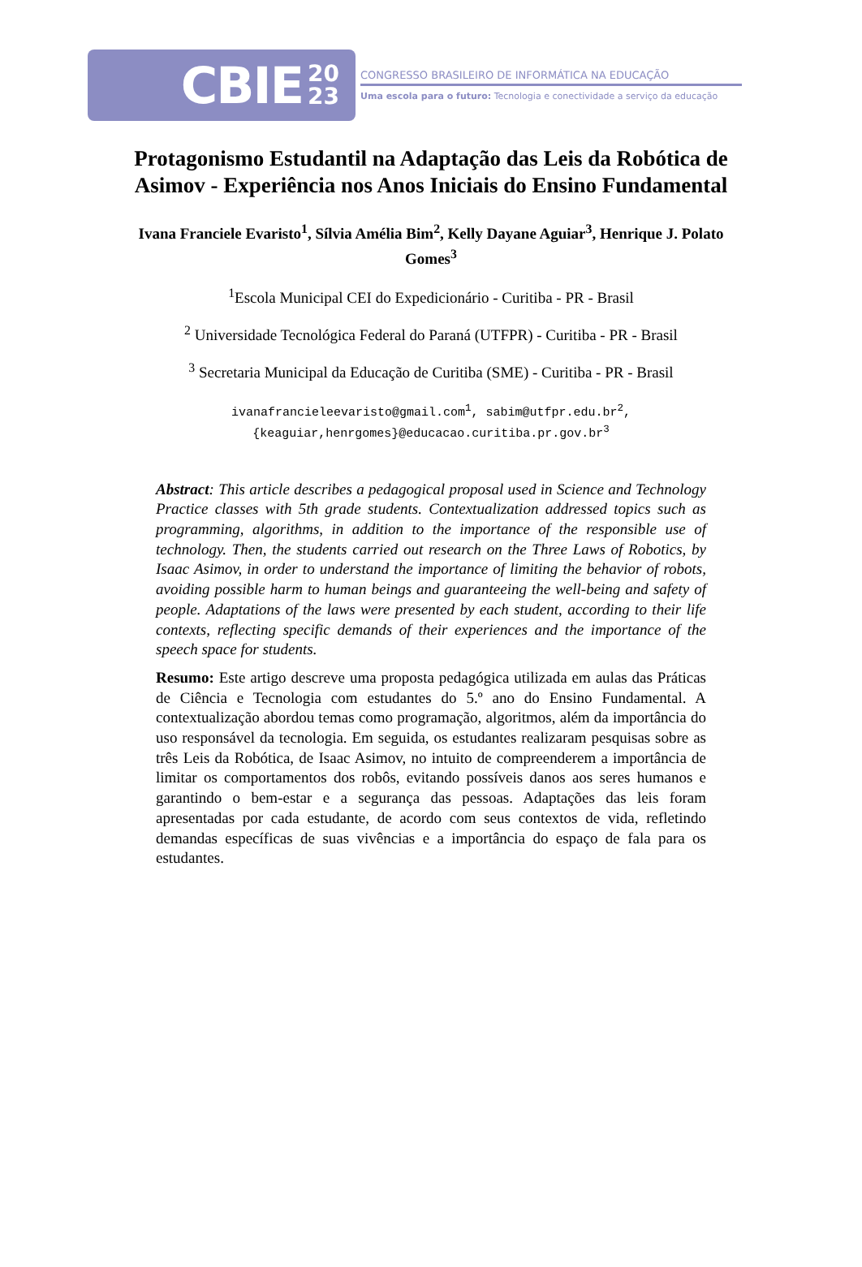CBIE 20
23
CONGRESSO BRASILEIRO DE INFORMÁTICA NA EDUCAÇÃO
Uma escola para o futuro: Tecnologia e conectividade a serviço da educação
Protagonismo Estudantil na Adaptação das Leis da Robótica de Asimov - Experiência nos Anos Iniciais do Ensino Fundamental
Ivana Franciele Evaristo<sup>1</sup>, Sílvia Amélia Bim<sup>2</sup>, Kelly Dayane Aguiar<sup>3</sup>, Henrique J. Polato Gomes<sup>3</sup>
<sup>1</sup> Escola Municipal CEI do Expedicionário - Curitiba - PR - Brasil
<sup>2</sup> Universidade Tecnológica Federal do Paraná (UTFPR) - Curitiba - PR - Brasil
<sup>3</sup> Secretaria Municipal da Educação de Curitiba (SME) - Curitiba - PR - Brasil
ivanafrancieleevaristo@gmail.com<sup>1</sup>, sabim@utfpr.edu.br<sup>2</sup>,{keaguiar,henrgomes}@educacao.curitiba.pr.gov.br<sup>3</sup>
Abstract: This article describes a pedagogical proposal used in Science and Technology Practice classes with 5th grade students. Contextualization addressed topics such as programming, algorithms, in addition to the importance of the responsible use of technology. Then, the students carried out research on the Three Laws of Robotics, by Isaac Asimov, in order to understand the importance of limiting the behavior of robots, avoiding possible harm to human beings and guaranteeing the well-being and safety of people. Adaptations of the laws were presented by each student, according to their life contexts, reflecting specific demands of their experiences and the importance of the speech space for students.
Resumo: Este artigo descreve uma proposta pedagógica utilizada em aulas das Práticas de Ciência e Tecnologia com estudantes do 5.º ano do Ensino Fundamental. A contextualização abordou temas como programação, algoritmos, além da importância do uso responsável da tecnologia. Em seguida, os estudantes realizaram pesquisas sobre as três Leis da Robótica, de Isaac Asimov, no intuito de compreenderem a importância de limitar os comportamentos dos robôs, evitando possíveis danos aos seres humanos e garantindo o bem-estar e a segurança das pessoas. Adaptações das leis foram apresentadas por cada estudante, de acordo com seus contextos de vida, refletindo demandas específicas de suas vivências e a importância do espaço de fala para os estudantes.